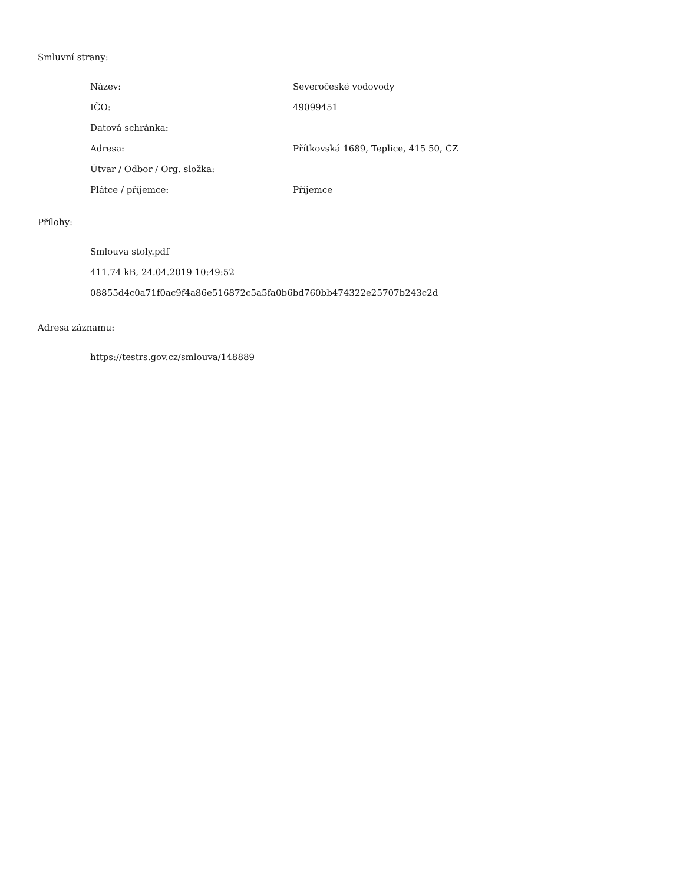Smluvní strany:
| Název: | Severočeské vodovody |
| IČO: | 49099451 |
| Datová schránka: | |
| Adresa: | Přítkovská 1689, Teplice, 415 50, CZ |
| Útvar / Odbor / Org. složka: | |
| Plátce / příjemce: | Příjemce |
Přílohy:
Smlouva stoly.pdf
411.74 kB, 24.04.2019 10:49:52
08855d4c0a71f0ac9f4a86e516872c5a5fa0b6bd760bb474322e25707b243c2d
Adresa záznamu:
https://testrs.gov.cz/smlouva/148889